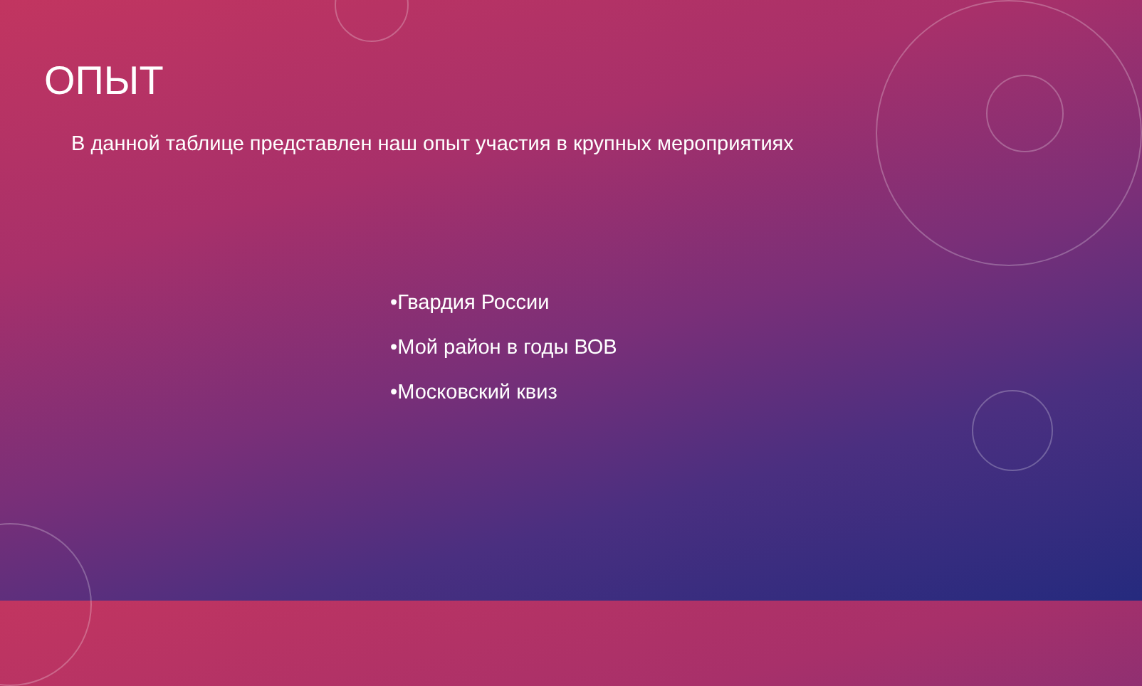ОПЫТ
В данной таблице представлен наш опыт участия в крупных мероприятиях
•Гвардия России
•Мой район в годы ВОВ
•Московский квиз